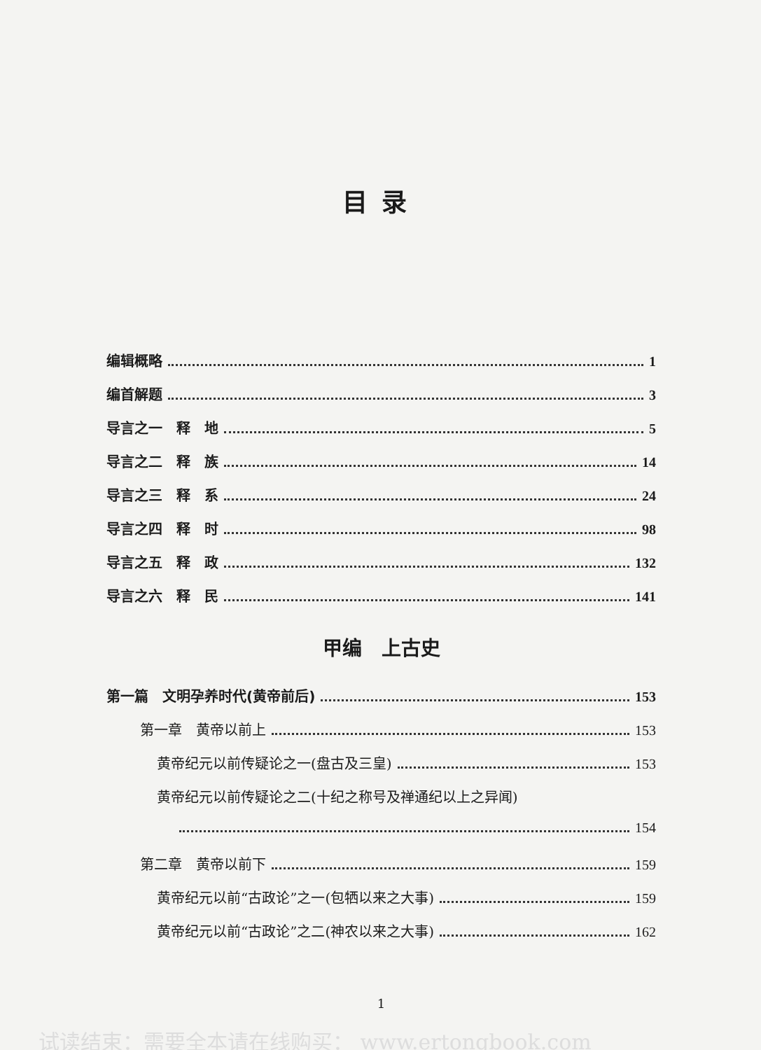目录
编辑概略 1
编首解题 3
导言之一　释　地 5
导言之二　释　族 14
导言之三　释　系 24
导言之四　释　时 98
导言之五　释　政 132
导言之六　释　民 141
甲编　上古史
第一篇　文明孕养时代(黄帝前后) 153
第一章　黄帝以前上 153
黄帝纪元以前传疑论之一(盘古及三皇) 153
黄帝纪元以前传疑论之二(十纪之称号及禅通纪以上之异闻)
154
第二章　黄帝以前下 159
黄帝纪元以前“古政论”之一(包牺以来之大事) 159
黄帝纪元以前“古政论”之二(神农以来之大事) 162
1
试读结束：需要全本请在线购买： www.ertongbook.com